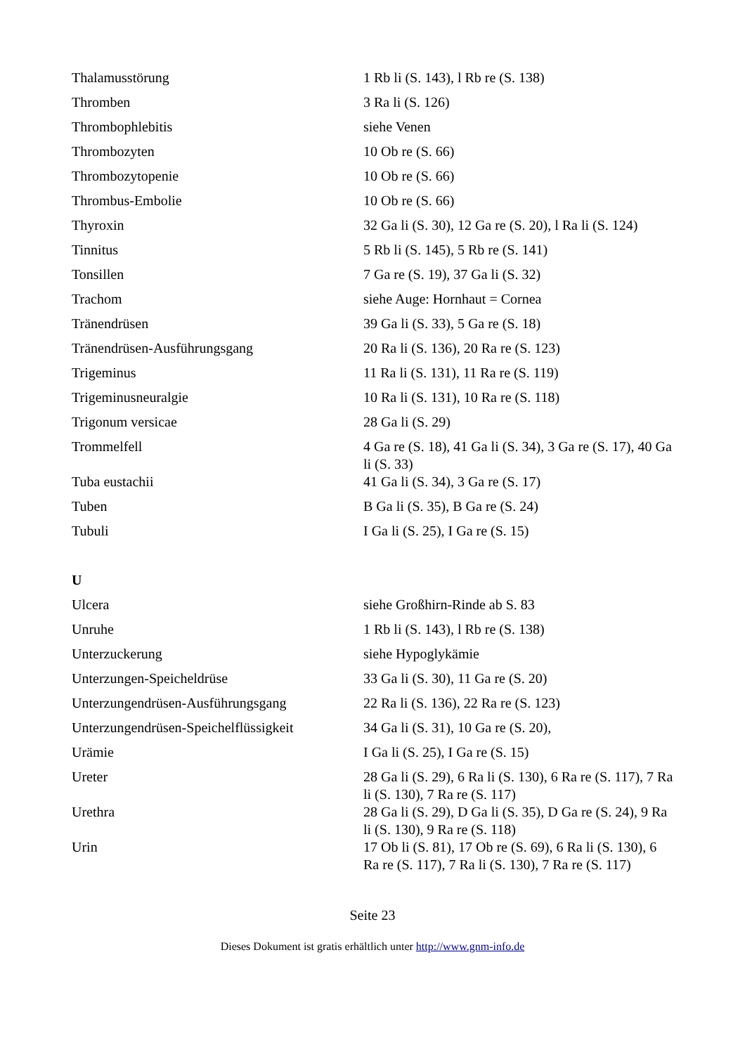| Thalamusstörung | 1 Rb li (S. 143), l Rb re (S. 138) |
| Thromben | 3 Ra li (S. 126) |
| Thrombophlebitis | siehe Venen |
| Thrombozyten | 10 Ob re (S. 66) |
| Thrombozytopenie | 10 Ob re (S. 66) |
| Thrombus-Embolie | 10 Ob re (S. 66) |
| Thyroxin | 32 Ga li (S. 30), 12 Ga re (S. 20), l Ra li (S. 124) |
| Tinnitus | 5 Rb li (S. 145), 5 Rb re (S. 141) |
| Tonsillen | 7 Ga re (S. 19), 37 Ga li (S. 32) |
| Trachom | siehe Auge: Hornhaut = Cornea |
| Tränendrüsen | 39 Ga li (S. 33), 5 Ga re (S. 18) |
| Tränendrüsen-Ausführungsgang | 20 Ra li (S. 136), 20 Ra re (S. 123) |
| Trigeminus | 11 Ra li (S. 131), 11 Ra re (S. 119) |
| Trigeminusneuralgie | 10 Ra li (S. 131), 10 Ra re (S. 118) |
| Trigonum versicae | 28 Ga li (S. 29) |
| Trommelfell | 4 Ga re (S. 18), 41 Ga li (S. 34), 3 Ga re (S. 17), 40 Ga li (S. 33) |
| Tuba eustachii | 41 Ga li (S. 34), 3 Ga re (S. 17) |
| Tuben | B Ga li (S. 35), B Ga re (S. 24) |
| Tubuli | I Ga li (S. 25), I Ga re (S. 15) |
| U | |
| Ulcera | siehe Großhirn-Rinde ab S. 83 |
| Unruhe | 1 Rb li (S. 143), l Rb re (S. 138) |
| Unterzuckerung | siehe Hypoglykämie |
| Unterzungen-Speicheldrüse | 33 Ga li (S. 30), 11 Ga re (S. 20) |
| Unterzungendrüsen-Ausführungsgang | 22 Ra li (S. 136), 22 Ra re (S. 123) |
| Unterzungendrüsen-Speichelflüssigkeit | 34 Ga li (S. 31), 10 Ga re (S. 20), |
| Urämie | I Ga li (S. 25), I Ga re (S. 15) |
| Ureter | 28 Ga li (S. 29), 6 Ra li (S. 130), 6 Ra re (S. 117), 7 Ra li (S. 130), 7 Ra re (S. 117) |
| Urethra | 28 Ga li (S. 29), D Ga li (S. 35), D Ga re (S. 24), 9 Ra li (S. 130), 9 Ra re (S. 118) |
| Urin | 17 Ob li (S. 81), 17 Ob re (S. 69), 6 Ra li (S. 130), 6 Ra re (S. 117), 7 Ra li (S. 130), 7 Ra re (S. 117) |
Seite 23
Dieses Dokument ist gratis erhältlich unter http://www.gnm-info.de